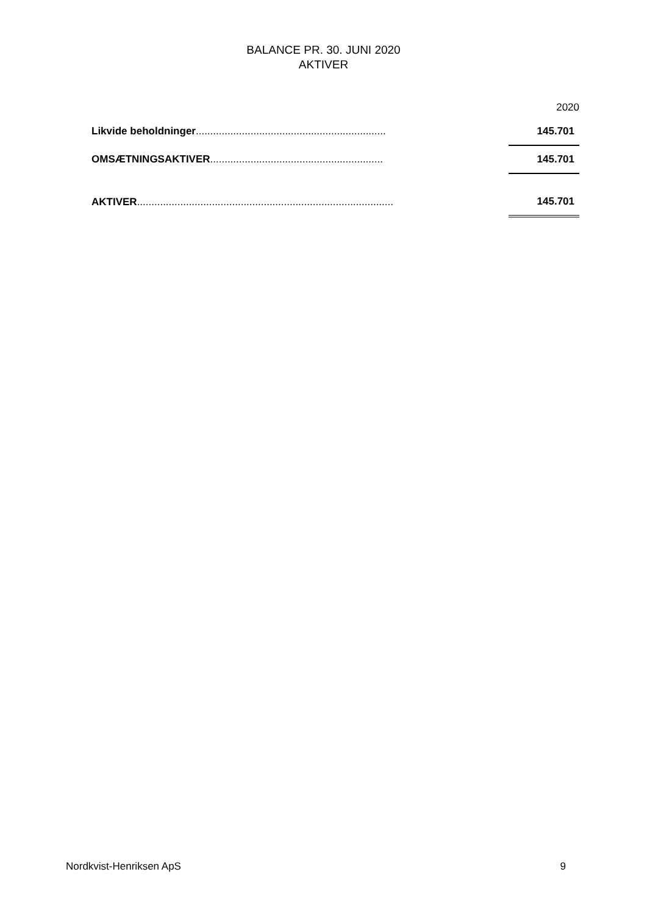BALANCE PR. 30. JUNI 2020
AKTIVER
| | | 2020 |
| Likvide beholdninger .................................................................. | | 145.701 |
| OMSÆTNINGSAKTIVER ............................................................ | | 145.701 |
| AKTIVER ......................................................................................... | | 145.701 |
Nordkvist-Henriksen ApS 9